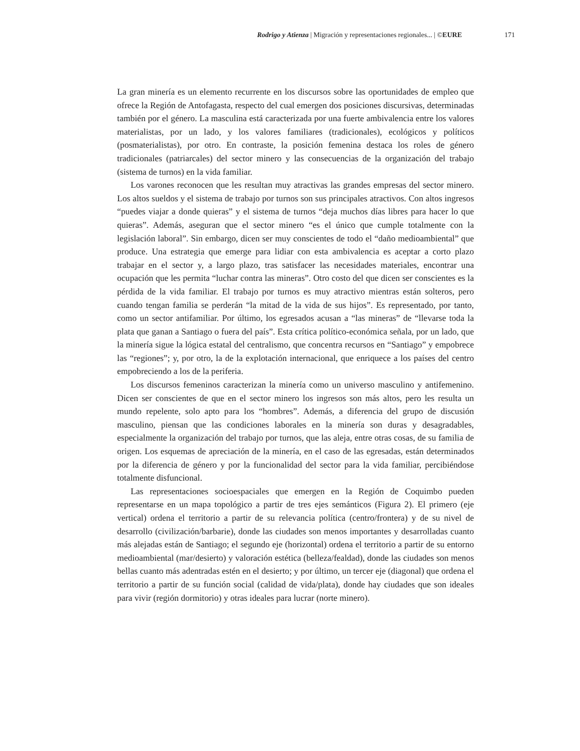Rodrigo y Atienza | Migración y representaciones regionales... | ©EURE 171
La gran minería es un elemento recurrente en los discursos sobre las oportunidades de empleo que ofrece la Región de Antofagasta, respecto del cual emergen dos posiciones discursivas, determinadas también por el género. La masculina está caracterizada por una fuerte ambivalencia entre los valores materialistas, por un lado, y los valores familiares (tradicionales), ecológicos y políticos (posmaterialistas), por otro. En contraste, la posición femenina destaca los roles de género tradicionales (patriarcales) del sector minero y las consecuencias de la organización del trabajo (sistema de turnos) en la vida familiar.
Los varones reconocen que les resultan muy atractivas las grandes empresas del sector minero. Los altos sueldos y el sistema de trabajo por turnos son sus principales atractivos. Con altos ingresos “puedes viajar a donde quieras” y el sistema de turnos “deja muchos días libres para hacer lo que quieras”. Además, aseguran que el sector minero “es el único que cumple totalmente con la legislación laboral”. Sin embargo, dicen ser muy conscientes de todo el “daño medioambiental” que produce. Una estrategia que emerge para lidiar con esta ambivalencia es aceptar a corto plazo trabajar en el sector y, a largo plazo, tras satisfacer las necesidades materiales, encontrar una ocupación que les permita “luchar contra las mineras”. Otro costo del que dicen ser conscientes es la pérdida de la vida familiar. El trabajo por turnos es muy atractivo mientras están solteros, pero cuando tengan familia se perderán “la mitad de la vida de sus hijos”. Es representado, por tanto, como un sector antifamiliar. Por último, los egresados acusan a “las mineras” de “llevarse toda la plata que ganan a Santiago o fuera del país”. Esta crítica político-económica señala, por un lado, que la minería sigue la lógica estatal del centralismo, que concentra recursos en “Santiago” y empobrece las “regiones”; y, por otro, la de la explotación internacional, que enriquece a los países del centro empobreciendo a los de la periferia.
Los discursos femeninos caracterizan la minería como un universo masculino y antifemenino. Dicen ser conscientes de que en el sector minero los ingresos son más altos, pero les resulta un mundo repelente, solo apto para los “hombres”. Además, a diferencia del grupo de discusión masculino, piensan que las condiciones laborales en la minería son duras y desagradables, especialmente la organización del trabajo por turnos, que las aleja, entre otras cosas, de su familia de origen. Los esquemas de apreciación de la minería, en el caso de las egresadas, están determinados por la diferencia de género y por la funcionalidad del sector para la vida familiar, percibiéndose totalmente disfuncional.
Las representaciones socioespaciales que emergen en la Región de Coquimbo pueden representarse en un mapa topológico a partir de tres ejes semánticos (Figura 2). El primero (eje vertical) ordena el territorio a partir de su relevancia política (centro/frontera) y de su nivel de desarrollo (civilización/barbarie), donde las ciudades son menos importantes y desarrolladas cuanto más alejadas están de Santiago; el segundo eje (horizontal) ordena el territorio a partir de su entorno medioambiental (mar/desierto) y valoración estética (belleza/fealdad), donde las ciudades son menos bellas cuanto más adentradas estén en el desierto; y por último, un tercer eje (diagonal) que ordena el territorio a partir de su función social (calidad de vida/plata), donde hay ciudades que son ideales para vivir (región dormitorio) y otras ideales para lucrar (norte minero).